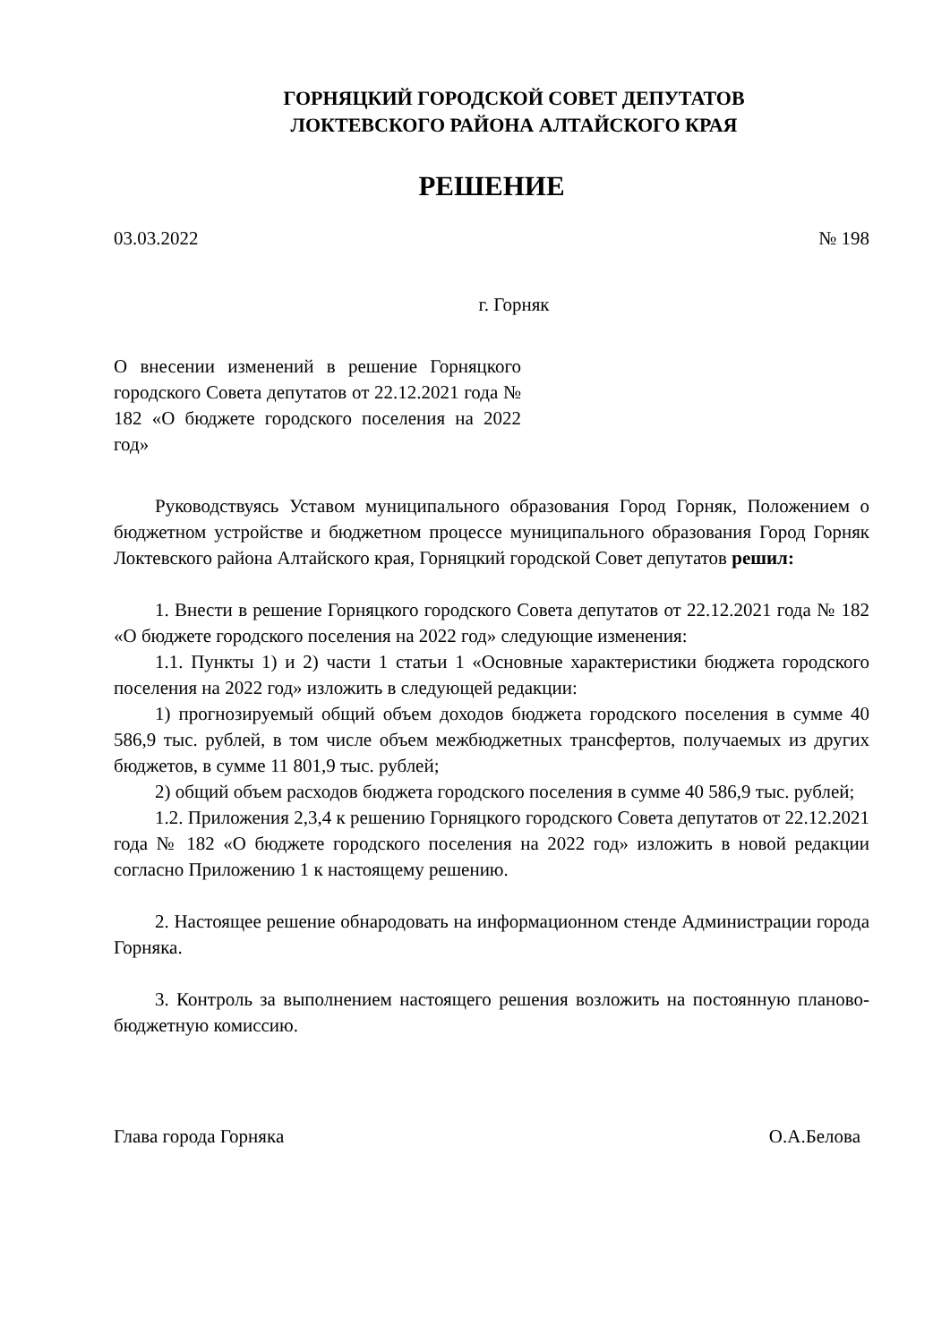ГОРНЯЦКИЙ ГОРОДСКОЙ СОВЕТ ДЕПУТАТОВ
ЛОКТЕВСКОГО РАЙОНА АЛТАЙСКОГО КРАЯ
РЕШЕНИЕ
03.03.2022 № 198
г. Горняк
О внесении изменений в решение Горняцкого городского Совета депутатов от 22.12.2021 года № 182 «О бюджете городского поселения на 2022 год»
Руководствуясь Уставом муниципального образования Город Горняк, Положением о бюджетном устройстве и бюджетном процессе муниципального образования Город Горняк Локтевского района Алтайского края, Горняцкий городской Совет депутатов решил:
1. Внести в решение Горняцкого городского Совета депутатов от 22.12.2021 года № 182 «О бюджете городского поселения на 2022 год» следующие изменения:
1.1. Пункты 1) и 2) части 1 статьи 1 «Основные характеристики бюджета городского поселения на 2022 год» изложить в следующей редакции:
1) прогнозируемый общий объем доходов бюджета городского поселения в сумме 40 586,9 тыс. рублей, в том числе объем межбюджетных трансфертов, получаемых из других бюджетов, в сумме 11 801,9 тыс. рублей;
2) общий объем расходов бюджета городского поселения в сумме 40 586,9 тыс. рублей;
1.2. Приложения 2,3,4 к решению Горняцкого городского Совета депутатов от 22.12.2021 года № 182 «О бюджете городского поселения на 2022 год» изложить в новой редакции согласно Приложению 1 к настоящему решению.
2. Настоящее решение обнародовать на информационном стенде Администрации города Горняка.
3. Контроль за выполнением настоящего решения возложить на постоянную планово-бюджетную комиссию.
Глава города Горняка О.А.Белова